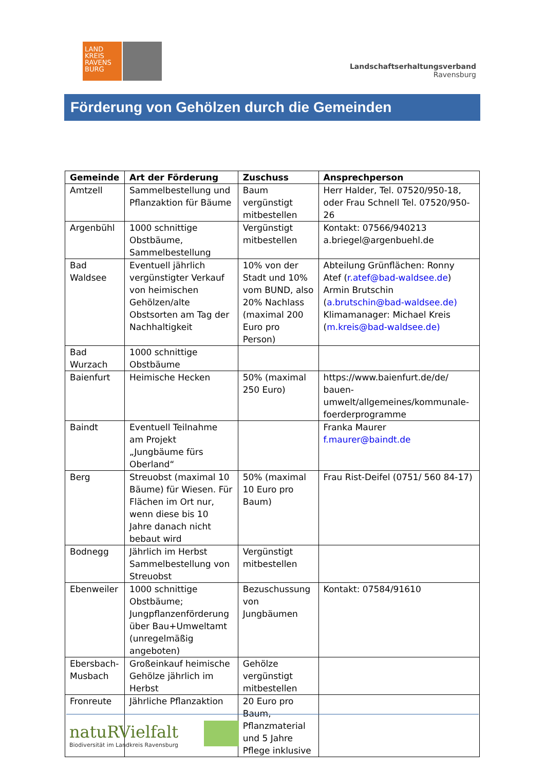LAND KREIS RAVENS BURG
Landschaftserhaltungsverband
Ravensburg
Förderung von Gehölzen durch die Gemeinden
| Gemeinde | Art der Förderung | Zuschuss | Ansprechperson |
| --- | --- | --- | --- |
| Amtzell | Sammelbestellung und Pflanzaktion für Bäume | Baum vergünstigt mitbestellen | Herr Halder, Tel. 07520/950-18, oder Frau Schnell Tel. 07520/950-26 |
| Argenbühl | 1000 schnittige Obstbäume, Sammelbestellung | Vergünstigt mitbestellen | Kontakt: 07566/940213 a.briegel@argenbuehl.de |
| Bad Waldsee | Eventuell jährlich vergünstigter Verkauf von heimischen Gehölzen/alte Obstsorten am Tag der Nachhaltigkeit | 10% von der Stadt und 10% vom BUND, also 20% Nachlass (maximal 200 Euro pro Person) | Abteilung Grünflächen: Ronny Atef ( r.atef@bad-waldsee.de ) Armin Brutschin ( a.brutschin@bad-waldsee.de) Klimamanager: Michael Kreis ( m.kreis@bad-waldsee.de) |
| Bad Wurzach | 1000 schnittige Obstbäume | | |
| Baienfurt | Heimische Hecken | 50% (maximal 250 Euro) | https://www.baienfurt.de/de/ bauen-umwelt/allgemeines/kommunale-foerderprogramme |
| Baindt | Eventuell Teilnahme am Projekt „Jungbäume fürs Oberland“ | | Franka Maurer f.maurer@baindt.de |
| Berg | Streuobst (maximal 10 Bäume) für Wiesen. Für Flächen im Ort nur, wenn diese bis 10 Jahre danach nicht bebaut wird | 50% (maximal 10 Euro pro Baum) | Frau Rist-Deifel (0751/ 560 84-17) |
| Bodnegg | Jährlich im Herbst Sammelbestellung von Streuobst | Vergünstigt mitbestellen | |
| Ebenweiler | 1000 schnittige Obstbäume; Jungpflanzenförderung über Bau+Umweltamt (unregelmäßig angeboten) | Bezuschussung von Jungbäumen | Kontakt: 07584/91610 |
| Ebersbach-Musbach | Großeinkauf heimische Gehölze jährlich im Herbst | Gehölze vergünstigt mitbestellen | |
| Fronreute | Jährliche Pflanzaktion | 20 Euro pro Baum, Pflanzmaterial und 5 Jahre Pflege inklusive | |
natuRVielfalt
Biodiversität im Landkreis Ravensburg